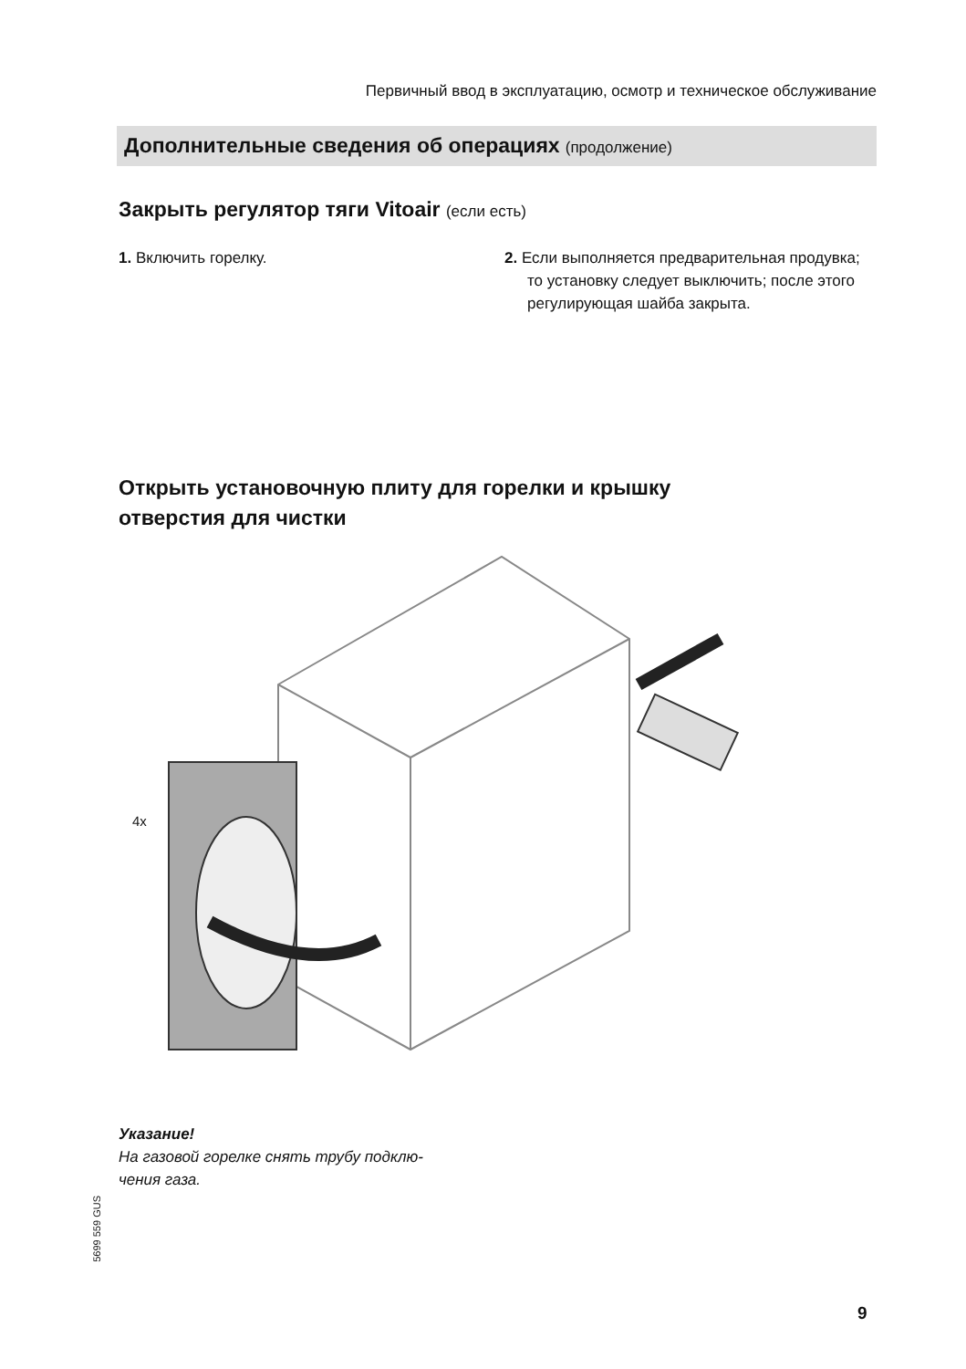Первичный ввод в эксплуатацию, осмотр и техническое обслуживание
Дополнительные сведения об операциях (продолжение)
Закрыть регулятор тяги Vitoair (если есть)
1. Включить горелку. 2. Если выполняется предварительная продувка; то установку следует выклю­чить; после этого регулирующая шайба закрыта.
Открыть установочную плиту для горелки и крышку
отверстия для чистки
4x
Указание!
На газовой горелке снять трубу подклю-
чения газа.
5699 559 GUS
9